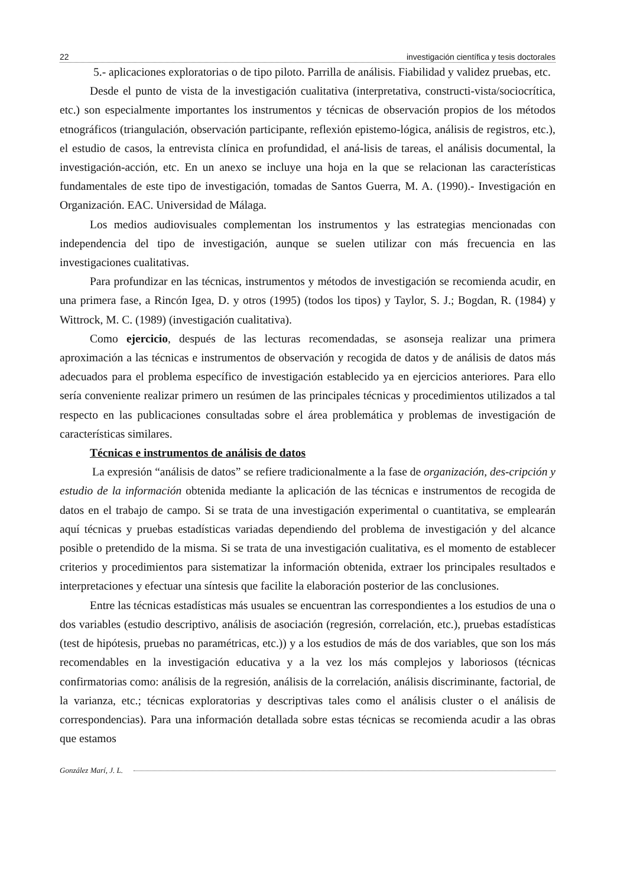22 investigación científica y tesis doctorales
5.- aplicaciones exploratorias o de tipo piloto. Parrilla de análisis. Fiabilidad y validez pruebas, etc.
Desde el punto de vista de la investigación cualitativa (interpretativa, constructi-vista/sociocrítica, etc.) son especialmente importantes los instrumentos y técnicas de observación propios de los métodos etnográficos (triangulación, observación participante, reflexión epistemo-lógica, análisis de registros, etc.), el estudio de casos, la entrevista clínica en profundidad, el aná-lisis de tareas, el análisis documental, la investigación-acción, etc. En un anexo se incluye una hoja en la que se relacionan las características fundamentales de este tipo de investigación, tomadas de Santos Guerra, M. A. (1990).- Investigación en Organización. EAC. Universidad de Málaga.
Los medios audiovisuales complementan los instrumentos y las estrategias mencionadas con independencia del tipo de investigación, aunque se suelen utilizar con más frecuencia en las investigaciones cualitativas.
Para profundizar en las técnicas, instrumentos y métodos de investigación se recomienda acudir, en una primera fase, a Rincón Igea, D. y otros (1995) (todos los tipos) y Taylor, S. J.; Bogdan, R. (1984) y Wittrock, M. C. (1989) (investigación cualitativa).
Como ejercicio, después de las lecturas recomendadas, se asonseja realizar una primera aproximación a las técnicas e instrumentos de observación y recogida de datos y de análisis de datos más adecuados para el problema específico de investigación establecido ya en ejercicios anteriores. Para ello sería conveniente realizar primero un resúmen de las principales técnicas y procedimientos utilizados a tal respecto en las publicaciones consultadas sobre el área problemática y problemas de investigación de características similares.
Técnicas e instrumentos de análisis de datos
La expresión “análisis de datos” se refiere tradicionalmente a la fase de organización, des-cripción y estudio de la información obtenida mediante la aplicación de las técnicas e instrumentos de recogida de datos en el trabajo de campo. Si se trata de una investigación experimental o cuantitativa, se emplearán aquí técnicas y pruebas estadísticas variadas dependiendo del problema de investigación y del alcance posible o pretendido de la misma. Si se trata de una investigación cualitativa, es el momento de establecer criterios y procedimientos para sistematizar la información obtenida, extraer los principales resultados e interpretaciones y efectuar una síntesis que facilite la elaboración posterior de las conclusiones.
Entre las técnicas estadísticas más usuales se encuentran las correspondientes a los estudios de una o dos variables (estudio descriptivo, análisis de asociación (regresión, correlación, etc.), pruebas estadísticas (test de hipótesis, pruebas no paramétricas, etc.)) y a los estudios de más de dos variables, que son los más recomendables en la investigación educativa y a la vez los más complejos y laboriosos (técnicas confirmatorias como: análisis de la regresión, análisis de la correlación, análisis discriminante, factorial, de la varianza, etc.; técnicas exploratorias y descriptivas tales como el análisis cluster o el análisis de correspondencias). Para una información detallada sobre estas técnicas se recomienda acudir a las obras que estamos
González Marí, J. L.